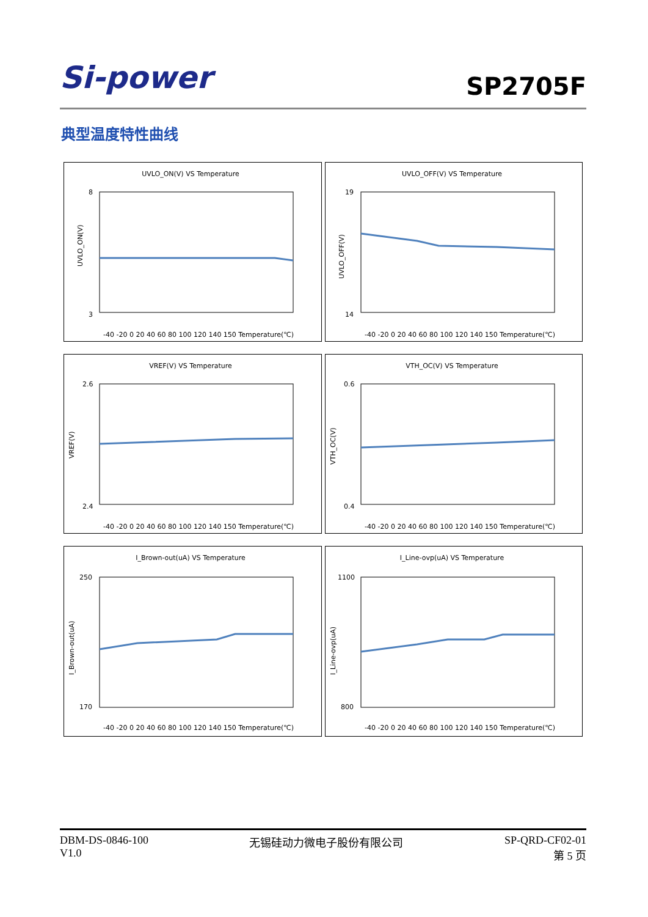Si-power
SP2705F
典型温度特性曲线
UVLO_ON(V) VS Temperature
8
3
-40 -20 0 20 40 60 80 100 120 140 150 Temperature(℃)
UVLO_ON(V)
UVLO_OFF(V) VS Temperature
19
14
-40 -20 0 20 40 60 80 100 120 140 150 Temperature(℃)
UVLO_OFF(V)
VREF(V) VS Temperature
2.6
2.4
-40 -20 0 20 40 60 80 100 120 140 150 Temperature(℃)
VREF(V)
VTH_OC(V) VS Temperature
0.6
0.4
-40 -20 0 20 40 60 80 100 120 140 150 Temperature(℃)
VTH_OC(V)
I_Brown-out(uA) VS Temperature
250
170
-40 -20 0 20 40 60 80 100 120 140 150 Temperature(℃)
I_Brown-out(uA)
I_Line-ovp(uA) VS Temperature
1100
800
-40 -20 0 20 40 60 80 100 120 140 150 Temperature(℃)
I_Line-ovp(uA)
DBM-DS-0846-100
V1.0
无锡硅动力微电子股份有限公司 SP-QRD-CF02-01
第 5 页